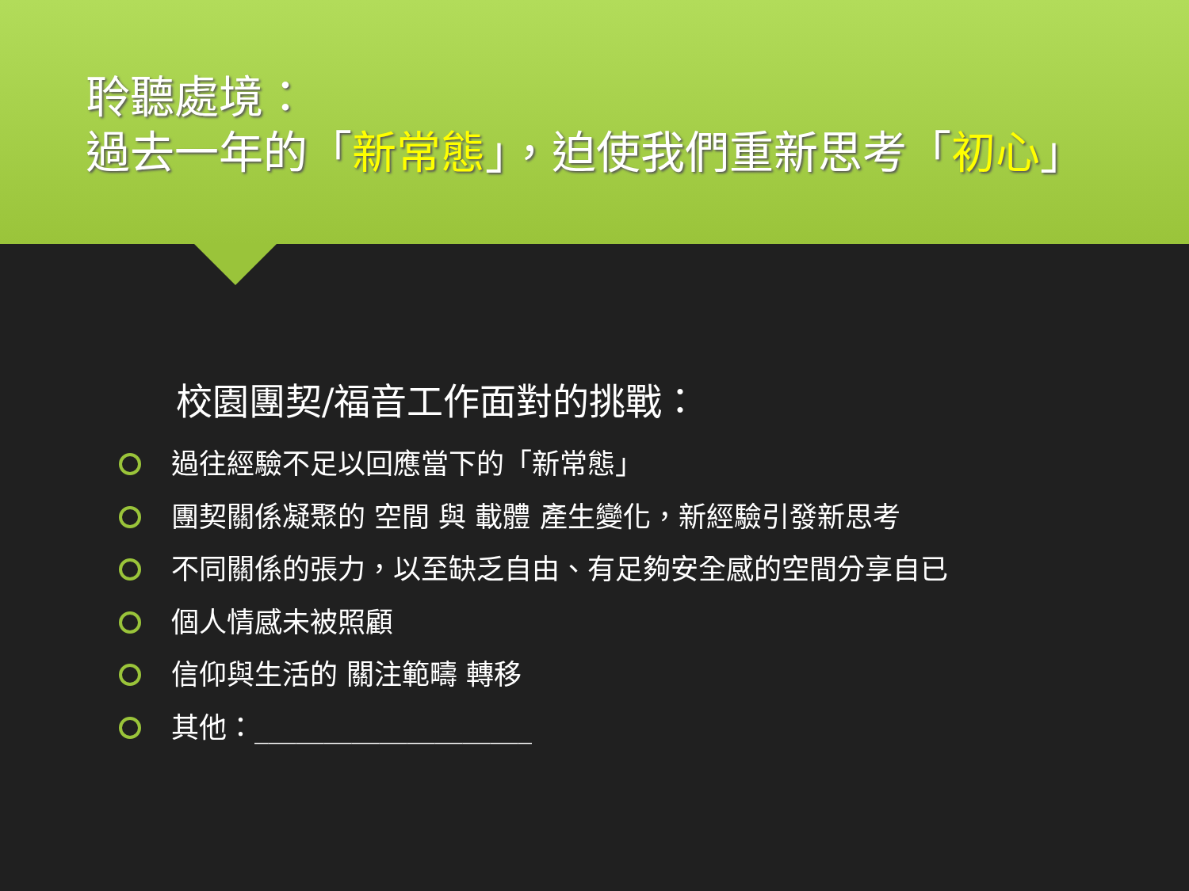聆聽處境：
過去一年的「新常態」，迫使我們重新思考「初心」
校園團契/福音工作面對的挑戰：
過往經驗不足以回應當下的「新常態」
團契關係凝聚的 空間 與 載體 產生變化，新經驗引發新思考
不同關係的張力，以至缺乏自由、有足夠安全感的空間分享自已
個人情感未被照顧
信仰與生活的 關注範疇 轉移
其他：____________________